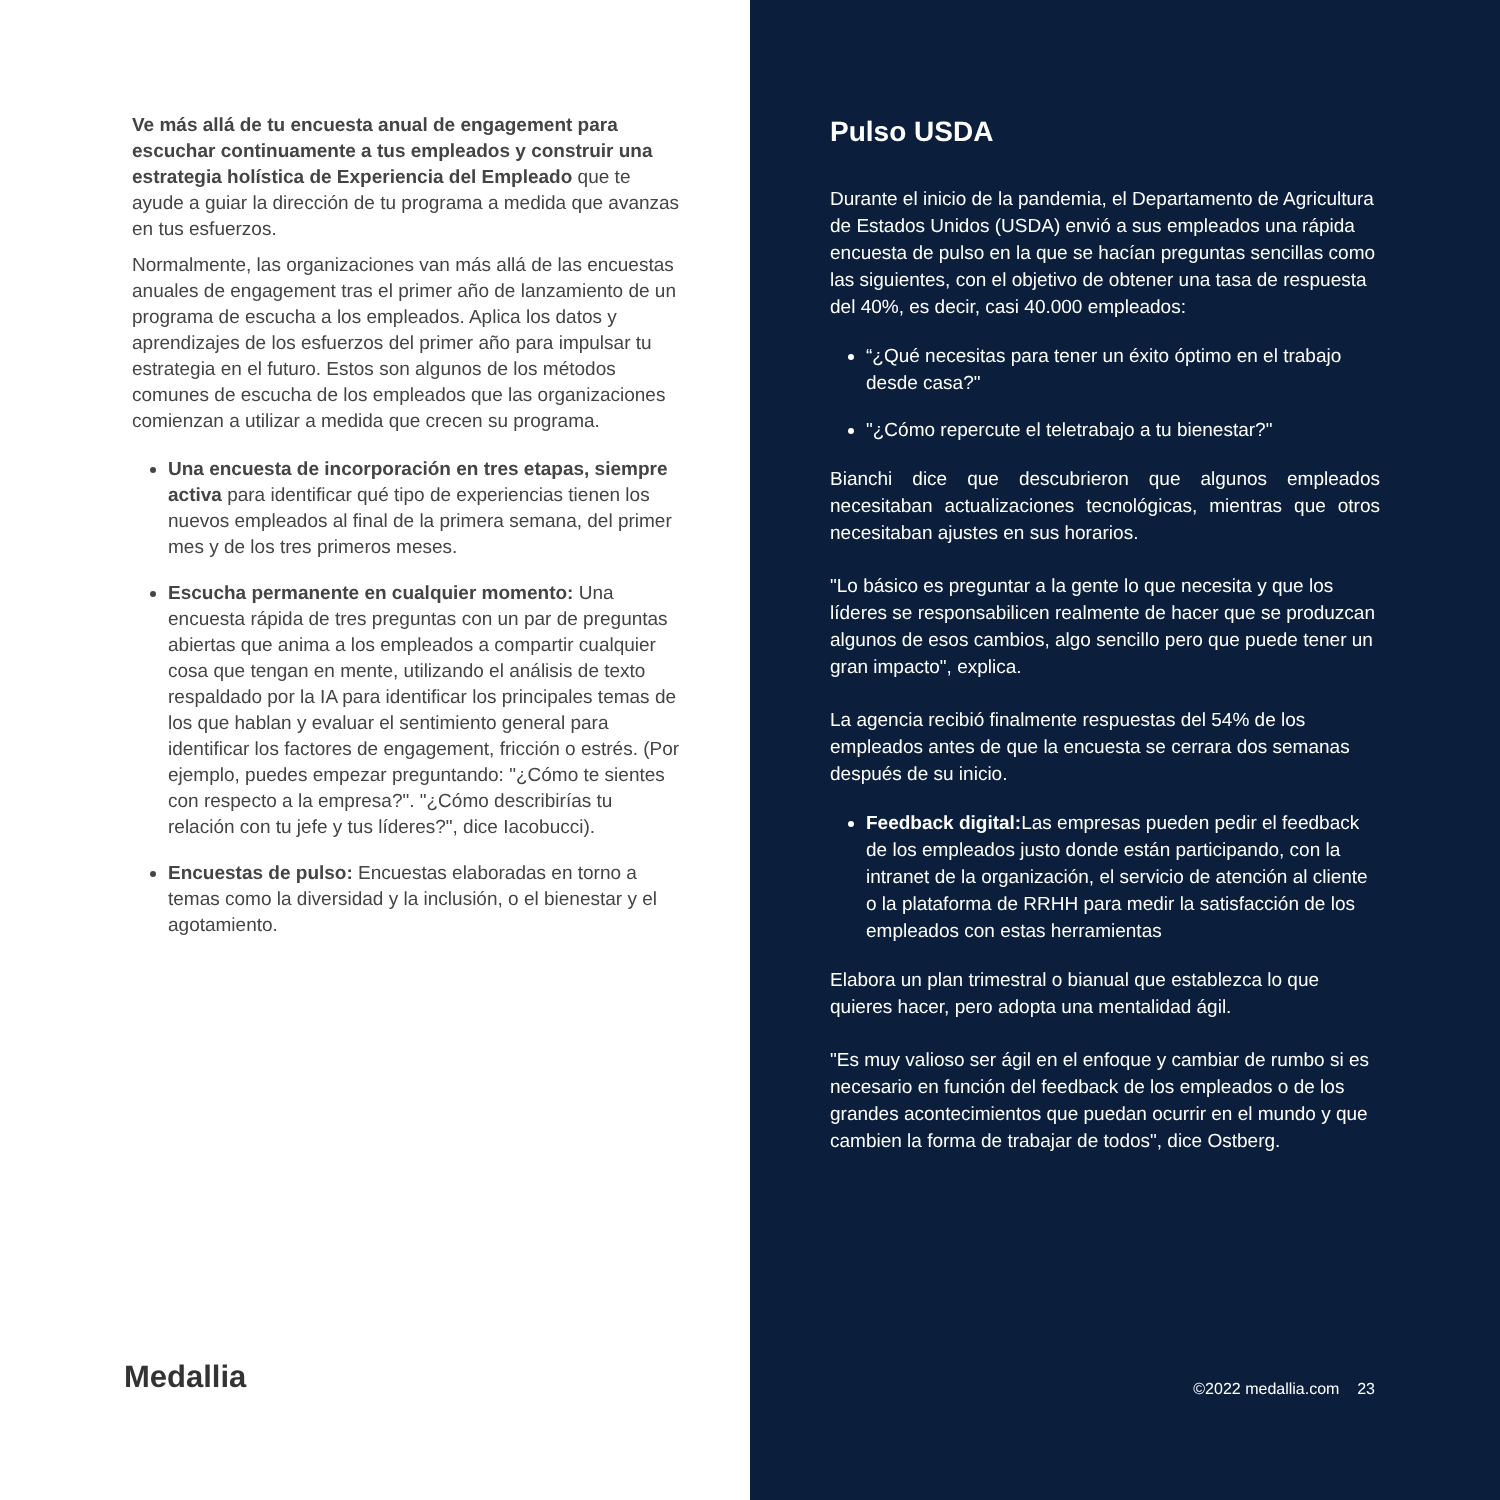Ve más allá de tu encuesta anual de engagement para escuchar continuamente a tus empleados y construir una estrategia holística de Experiencia del Empleado que te ayude a guiar la dirección de tu programa a medida que avanzas en tus esfuerzos.
Normalmente, las organizaciones van más allá de las encuestas anuales de engagement tras el primer año de lanzamiento de un programa de escucha a los empleados. Aplica los datos y aprendizajes de los esfuerzos del primer año para impulsar tu estrategia en el futuro. Estos son algunos de los métodos comunes de escucha de los empleados que las organizaciones comienzan a utilizar a medida que crecen su programa.
Una encuesta de incorporación en tres etapas, siempre activa para identificar qué tipo de experiencias tienen los nuevos empleados al final de la primera semana, del primer mes y de los tres primeros meses.
Escucha permanente en cualquier momento: Una encuesta rápida de tres preguntas con un par de preguntas abiertas que anima a los empleados a compartir cualquier cosa que tengan en mente, utilizando el análisis de texto respaldado por la IA para identificar los principales temas de los que hablan y evaluar el sentimiento general para identificar los factores de engagement, fricción o estrés. (Por ejemplo, puedes empezar preguntando: "¿Cómo te sientes con respecto a la empresa?". "¿Cómo describirías tu relación con tu jefe y tus líderes?", dice Iacobucci).
Encuestas de pulso: Encuestas elaboradas en torno a temas como la diversidad y la inclusión, o el bienestar y el agotamiento.
Medallia
Pulso USDA
Durante el inicio de la pandemia, el Departamento de Agricultura de Estados Unidos (USDA) envió a sus empleados una rápida encuesta de pulso en la que se hacían preguntas sencillas como las siguientes, con el objetivo de obtener una tasa de respuesta del 40%, es decir, casi 40.000 empleados:
“¿Qué necesitas para tener un éxito óptimo en el trabajo desde casa?"
"¿Cómo repercute el teletrabajo a tu bienestar?"
Bianchi dice que descubrieron que algunos empleados necesitaban actualizaciones tecnológicas, mientras que otros necesitaban ajustes en sus horarios.
"Lo básico es preguntar a la gente lo que necesita y que los líderes se responsabilicen realmente de hacer que se produzcan algunos de esos cambios, algo sencillo pero que puede tener un gran impacto", explica.
La agencia recibió finalmente respuestas del 54% de los empleados antes de que la encuesta se cerrara dos semanas después de su inicio.
Feedback digital: Las empresas pueden pedir el feedback de los empleados justo donde están participando, con la intranet de la organización, el servicio de atención al cliente o la plataforma de RRHH para medir la satisfacción de los empleados con estas herramientas
Elabora un plan trimestral o bianual que establezca lo que quieres hacer, pero adopta una mentalidad ágil.
"Es muy valioso ser ágil en el enfoque y cambiar de rumbo si es necesario en función del feedback de los empleados o de los grandes acontecimientos que puedan ocurrir en el mundo y que cambien la forma de trabajar de todos", dice Ostberg.
©2022 medallia.com 23